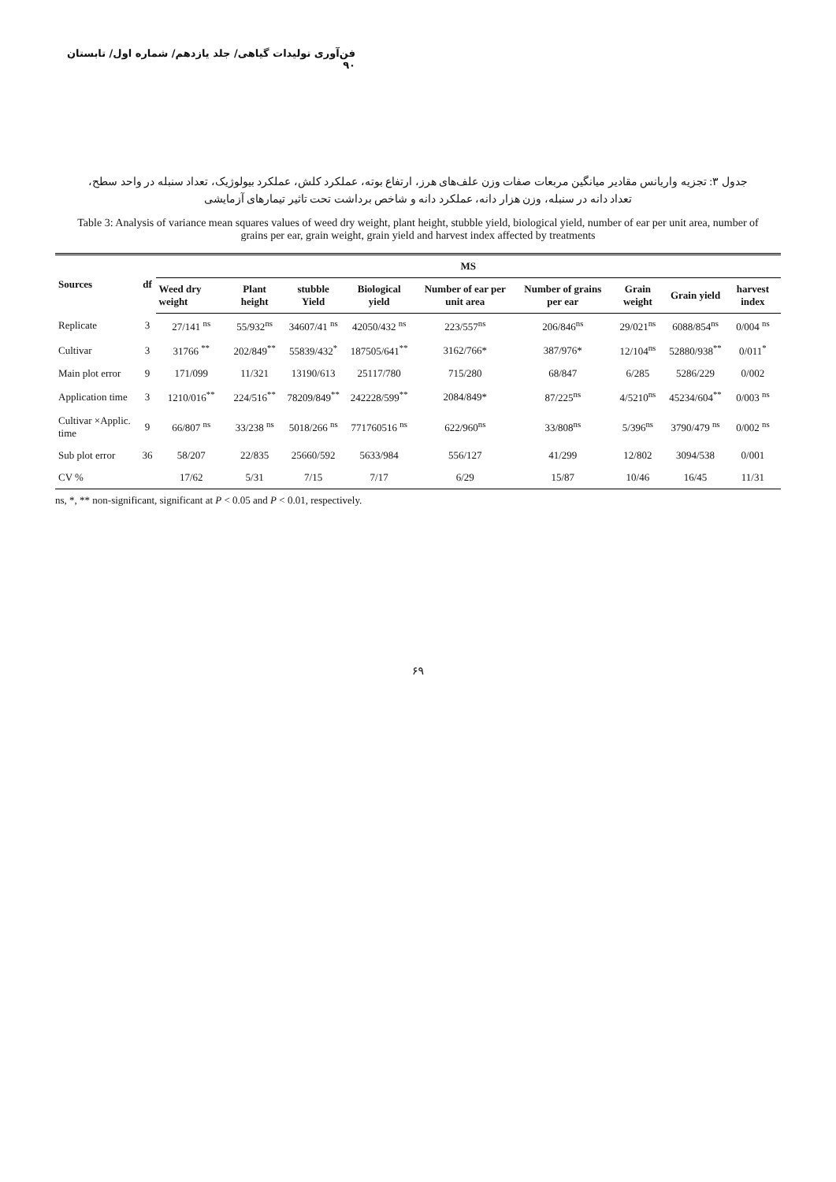فن‌آوری تولیدات گیاهی/ جلد یازدهم/ شماره اول/ تابستان ۹۰
جدول ۳: تجزیه واریانس مقادیر میانگین مربعات صفات وزن علف‌های هرز، ارتفاع بوته، عملکرد کلش، عملکرد بیولوژیک، تعداد سنبله در واحد سطح، تعداد دانه در سنبله، وزن هزار دانه، عملکرد دانه و شاخص برداشت تحت تاثیر تیمارهای آزمایشی
Table 3: Analysis of variance mean squares values of weed dry weight, plant height, stubble yield, biological yield, number of ear per unit area, number of grains per ear, grain weight, grain yield and harvest index affected by treatments
| Sources | df | MS | | | | | | | | |
| --- | --- | --- | --- | --- | --- | --- | --- | --- | --- | --- |
| | | Weed dry weight | Plant height | stubble Yield | Biological yield | Number of ear per unit area | Number of grains per ear | Grain weight | Grain yield | harvest index |
| Replicate | 3 | 27/141 <sup>ns</sup> | 55/932<sup>ns</sup> | 34607/41 <sup>ns</sup> | 42050/432 <sup>ns</sup> | 223/557<sup>ns</sup> | 206/846<sup>ns</sup> | 29/021<sup>ns</sup> | 6088/854<sup>ns</sup> | 0/004 <sup>ns</sup> |
| Cultivar | 3 | 31766 <sup>**</sup> | 202/849<sup>**</sup> | 55839/432<sup>*</sup> | 187505/641<sup>**</sup> | 3162/766* | 387/976* | 12/104<sup>ns</sup> | 52880/938<sup>**</sup> | 0/011<sup>*</sup> |
| Main plot error | 9 | 171/099 | 11/321 | 13190/613 | 25117/780 | 715/280 | 68/847 | 6/285 | 5286/229 | 0/002 |
| Application time | 3 | 1210/016<sup>**</sup> | 224/516<sup>**</sup> | 78209/849<sup>**</sup> | 242228/599<sup>**</sup> | 2084/849* | 87/225<sup>ns</sup> | 4/5210<sup>ns</sup> | 45234/604<sup>**</sup> | 0/003 <sup>ns</sup> |
| Cultivar ×Applic. time | 9 | 66/807 <sup>ns</sup> | 33/238 <sup>ns</sup> | 5018/266 <sup>ns</sup> | 771760516 <sup>ns</sup> | 622/960<sup>ns</sup> | 33/808<sup>ns</sup> | 5/396<sup>ns</sup> | 3790/479 <sup>ns</sup> | 0/002 <sup>ns</sup> |
| Sub plot error | 36 | 58/207 | 22/835 | 25660/592 | 5633/984 | 556/127 | 41/299 | 12/802 | 3094/538 | 0/001 |
| CV % | | 17/62 | 5/31 | 7/15 | 7/17 | 6/29 | 15/87 | 10/46 | 16/45 | 11/31 |
ns, *, ** non-significant, significant at P < 0.05 and P < 0.01, respectively.
۶۹